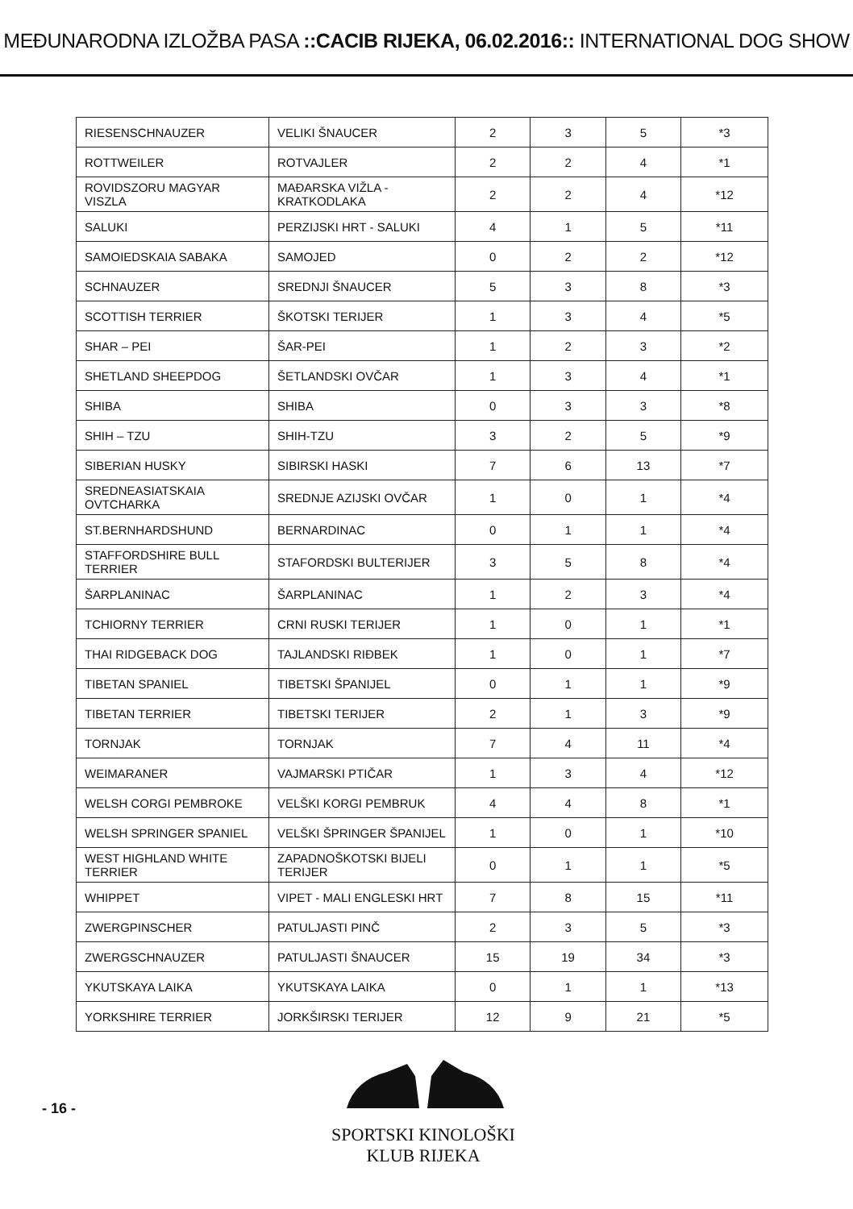MEĐUNARODNA IZLOŽBA PASA ::CACIB RIJEKA, 06.02.2016:: INTERNATIONAL DOG SHOW
| RIESENSCHNAUZER | VELIKI ŠNAUCER | 2 | 3 | 5 | *3 |
| ROTTWEILER | ROTVAJLER | 2 | 2 | 4 | *1 |
| ROVIDSZORU MAGYAR VISZLA | MAĐARSKA VIŽLA - KRATKODLAKA | 2 | 2 | 4 | *12 |
| SALUKI | PERZIJSKI HRT - SALUKI | 4 | 1 | 5 | *11 |
| SAMOIEDSKAIA SABAKA | SAMOJED | 0 | 2 | 2 | *12 |
| SCHNAUZER | SREDNJI ŠNAUCER | 5 | 3 | 8 | *3 |
| SCOTTISH TERRIER | ŠKOTSKI TERIJER | 1 | 3 | 4 | *5 |
| SHAR – PEI | ŠAR-PEI | 1 | 2 | 3 | *2 |
| SHETLAND SHEEPDOG | ŠETLANDSKI OVČAR | 1 | 3 | 4 | *1 |
| SHIBA | SHIBA | 0 | 3 | 3 | *8 |
| SHIH – TZU | SHIH-TZU | 3 | 2 | 5 | *9 |
| SIBERIAN HUSKY | SIBIRSKI HASKI | 7 | 6 | 13 | *7 |
| SREDNEASIATSKAIA OVTCHARKA | SREDNJE AZIJSKI OVČAR | 1 | 0 | 1 | *4 |
| ST.BERNHARDSHUND | BERNARDINAC | 0 | 1 | 1 | *4 |
| STAFFORDSHIRE BULL TERRIER | STAFORDSKI BULTERIJER | 3 | 5 | 8 | *4 |
| ŠARPLANINAC | ŠARPLANINAC | 1 | 2 | 3 | *4 |
| TCHIORNY TERRIER | CRNI RUSKI TERIJER | 1 | 0 | 1 | *1 |
| THAI RIDGEBACK DOG | TAJLANDSKI RIĐBEK | 1 | 0 | 1 | *7 |
| TIBETAN SPANIEL | TIBETSKI ŠPANIJEL | 0 | 1 | 1 | *9 |
| TIBETAN TERRIER | TIBETSKI TERIJER | 2 | 1 | 3 | *9 |
| TORNJAK | TORNJAK | 7 | 4 | 11 | *4 |
| WEIMARANER | VAJMARSKI PTIČAR | 1 | 3 | 4 | *12 |
| WELSH CORGI PEMBROKE | VELŠKI KORGI PEMBRUK | 4 | 4 | 8 | *1 |
| WELSH SPRINGER SPANIEL | VELŠKI ŠPRINGER ŠPANIJEL | 1 | 0 | 1 | *10 |
| WEST HIGHLAND WHITE TERRIER | ZAPADNOŠKOTSKI BIJELI TERIJER | 0 | 1 | 1 | *5 |
| WHIPPET | VIPET - MALI ENGLESKI HRT | 7 | 8 | 15 | *11 |
| ZWERGPINSCHER | PATULJASTI PINČ | 2 | 3 | 5 | *3 |
| ZWERGSCHNAUZER | PATULJASTI ŠNAUCER | 15 | 19 | 34 | *3 |
| YKUTSKAYA LAIKA | YKUTSKAYA LAIKA | 0 | 1 | 1 | *13 |
| YORKSHIRE TERRIER | JORKŠIRSKI TERIJER | 12 | 9 | 21 | *5 |
- 16 -
SPORTSKI KINOLOŠKI KLUB RIJEKA